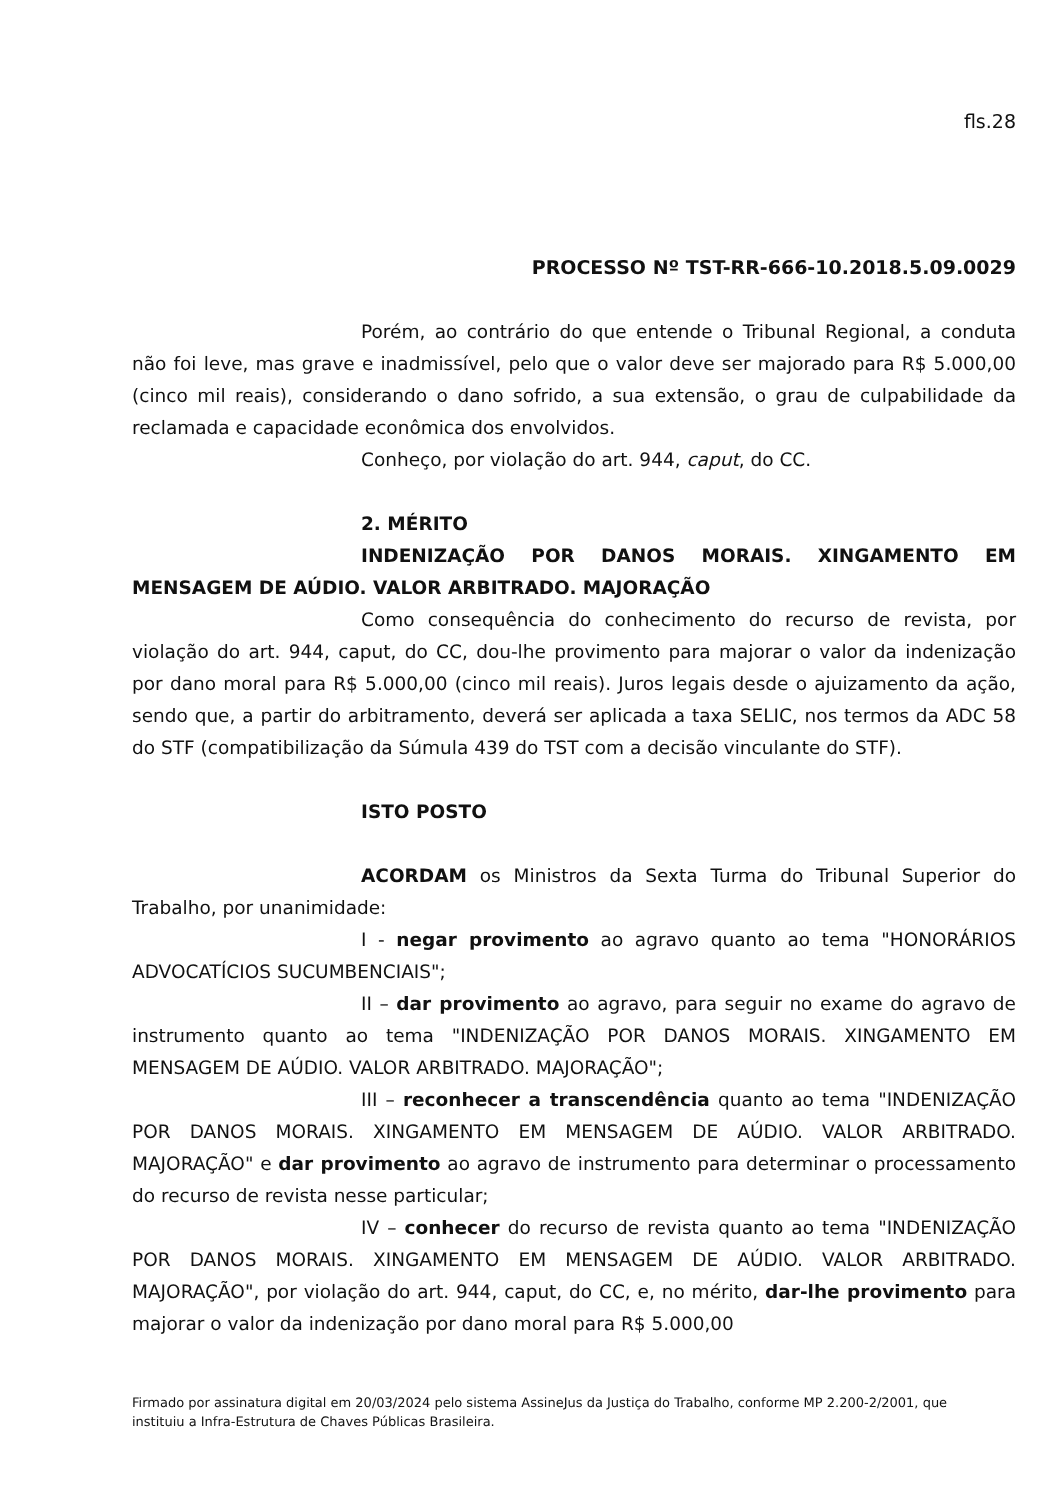fls.28
PROCESSO Nº TST-RR-666-10.2018.5.09.0029
Porém, ao contrário do que entende o Tribunal Regional, a conduta não foi leve, mas grave e inadmissível, pelo que o valor deve ser majorado para R$ 5.000,00 (cinco mil reais), considerando o dano sofrido, a sua extensão, o grau de culpabilidade da reclamada e capacidade econômica dos envolvidos.
Conheço, por violação do art. 944, caput, do CC.
2. MÉRITO
INDENIZAÇÃO POR DANOS MORAIS. XINGAMENTO EM MENSAGEM DE AÚDIO. VALOR ARBITRADO. MAJORAÇÃO
Como consequência do conhecimento do recurso de revista, por violação do art. 944, caput, do CC, dou-lhe provimento para majorar o valor da indenização por dano moral para R$ 5.000,00 (cinco mil reais). Juros legais desde o ajuizamento da ação, sendo que, a partir do arbitramento, deverá ser aplicada a taxa SELIC, nos termos da ADC 58 do STF (compatibilização da Súmula 439 do TST com a decisão vinculante do STF).
ISTO POSTO
ACORDAM os Ministros da Sexta Turma do Tribunal Superior do Trabalho, por unanimidade:
I - negar provimento ao agravo quanto ao tema "HONORÁRIOS ADVOCATÍCIOS SUCUMBENCIAIS";
II – dar provimento ao agravo, para seguir no exame do agravo de instrumento quanto ao tema "INDENIZAÇÃO POR DANOS MORAIS. XINGAMENTO EM MENSAGEM DE AÚDIO. VALOR ARBITRADO. MAJORAÇÃO";
III – reconhecer a transcendência quanto ao tema "INDENIZAÇÃO POR DANOS MORAIS. XINGAMENTO EM MENSAGEM DE AÚDIO. VALOR ARBITRADO. MAJORAÇÃO" e dar provimento ao agravo de instrumento para determinar o processamento do recurso de revista nesse particular;
IV – conhecer do recurso de revista quanto ao tema "INDENIZAÇÃO POR DANOS MORAIS. XINGAMENTO EM MENSAGEM DE AÚDIO. VALOR ARBITRADO. MAJORAÇÃO", por violação do art. 944, caput, do CC, e, no mérito, dar-lhe provimento para majorar o valor da indenização por dano moral para R$ 5.000,00
Firmado por assinatura digital em 20/03/2024 pelo sistema AssineJus da Justiça do Trabalho, conforme MP 2.200-2/2001, que instituiu a Infra-Estrutura de Chaves Públicas Brasileira.